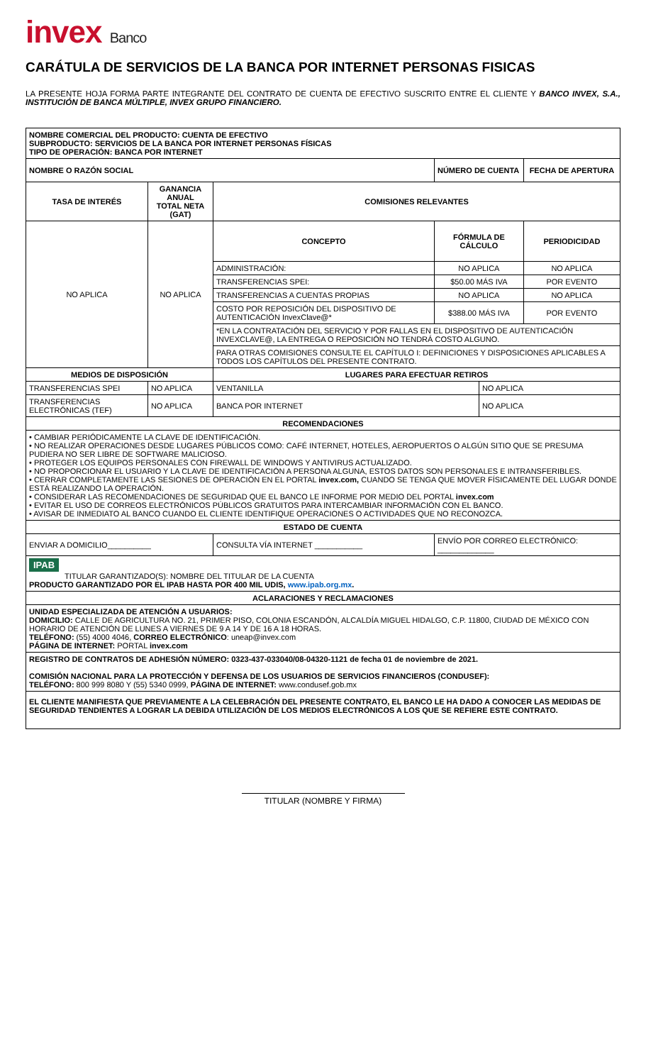invex Banco
CARÁTULA DE SERVICIOS DE LA BANCA POR INTERNET PERSONAS FISICAS
LA PRESENTE HOJA FORMA PARTE INTEGRANTE DEL CONTRATO DE CUENTA DE EFECTIVO SUSCRITO ENTRE EL CLIENTE Y BANCO INVEX, S.A., INSTITUCIÓN DE BANCA MÚLTIPLE, INVEX GRUPO FINANCIERO.
| NOMBRE COMERCIAL DEL PRODUCTO: CUENTA DE EFECTIVO SUBPRODUCTO: SERVICIOS DE LA BANCA POR INTERNET PERSONAS FÍSICAS TIPO DE OPERACIÓN: BANCA POR INTERNET | | | | | | |
| NOMBRE O RAZÓN SOCIAL | | | | NÚMERO DE CUENTA | | FECHA DE APERTURA |
| TASA DE INTERÉS | GANANCIA ANUAL TOTAL NETA (GAT) | | COMISIONES RELEVANTES | | | |
| NO APLICA | NO APLICA | | CONCEPTO | FÓRMULA DE CÁLCULO | | PERIODICIDAD |
| | | | ADMINISTRACIÓN: | NO APLICA | | NO APLICA |
| | | | TRANSFERENCIAS SPEI: | $50.00 MÁS IVA | | POR EVENTO |
| | | | TRANSFERENCIAS A CUENTAS PROPIAS | NO APLICA | | NO APLICA |
| | | | COSTO POR REPOSICIÓN DEL DISPOSITIVO DE AUTENTICACIÓN InvexClave@* | $388.00 MÁS IVA | | POR EVENTO |
| | | | *EN LA CONTRATACIÓN DEL SERVICIO Y POR FALLAS EN EL DISPOSITIVO DE AUTENTICACIÓN INVEXCLAVE@, LA ENTREGA O REPOSICIÓN NO TENDRÁ COSTO ALGUNO. | | | |
| | | | PARA OTRAS COMISIONES CONSULTE EL CAPÍTULO I: DEFINICIONES Y DISPOSICIONES APLICABLES A TODOS LOS CAPÍTULOS DEL PRESENTE CONTRATO. | | | |
| MEDIOS DE DISPOSICIÓN | | | LUGARES PARA EFECTUAR RETIROS | | | |
| TRANSFERENCIAS SPEI | | NO APLICA | VENTANILLA | | NO APLICA | |
| TRANSFERENCIAS ELECTRÓNICAS (TEF) | | NO APLICA | BANCA POR INTERNET | | NO APLICA | |
| RECOMENDACIONES | | | | | | |
| • CAMBIAR PERIÓDICAMENTE LA CLAVE DE IDENTIFICACIÓN. • NO REALIZAR OPERACIONES DESDE LUGARES PÚBLICOS COMO: CAFÉ INTERNET, HOTELES, AEROPUERTOS O ALGÚN SITIO QUE SE PRESUMA PUDIERA NO SER LIBRE DE SOFTWARE MALICIOSO. • PROTEGER LOS EQUIPOS PERSONALES CON FIREWALL DE WINDOWS Y ANTIVIRUS ACTUALIZADO. • NO PROPORCIONAR EL USUARIO Y LA CLAVE DE IDENTIFICACIÓN A PERSONA ALGUNA, ESTOS DATOS SON PERSONALES E INTRANSFERIBLES. • CERRAR COMPLETAMENTE LAS SESIONES DE OPERACIÓN EN EL PORTAL invex.com, CUANDO SE TENGA QUE MOVER FÍSICAMENTE DEL LUGAR DONDE ESTÁ REALIZANDO LA OPERACIÓN. • CONSIDERAR LAS RECOMENDACIONES DE SEGURIDAD QUE EL BANCO LE INFORME POR MEDIO DEL PORTAL invex.com • EVITAR EL USO DE CORREOS ELECTRÓNICOS PÚBLICOS GRATUITOS PARA INTERCAMBIAR INFORMACIÓN CON EL BANCO. • AVISAR DE INMEDIATO AL BANCO CUANDO EL CLIENTE IDENTIFIQUE OPERACIONES O ACTIVIDADES QUE NO RECONOZCA. | | | | | | |
| ESTADO DE CUENTA | | | | | | |
| ENVIAR A DOMICILIO__________ | | | CONSULTA VÍA INTERNET ___________ | ENVÍO POR CORREO ELECTRÓNICO: _____________ | | |
| IPAB TITULAR GARANTIZADO(S): NOMBRE DEL TITULAR DE LA CUENTA PRODUCTO GARANTIZADO POR EL IPAB HASTA POR 400 MIL UDIS, www.ipab.org.mx . | | | | | | |
| ACLARACIONES Y RECLAMACIONES | | | | | | |
| UNIDAD ESPECIALIZADA DE ATENCIÓN A USUARIOS: DOMICILIO: CALLE DE AGRICULTURA NO. 21, PRIMER PISO, COLONIA ESCANDÓN, ALCALDÍA MIGUEL HIDALGO, C.P. 11800, CIUDAD DE MÉXICO CON HORARIO DE ATENCIÓN DE LUNES A VIERNES DE 9 A 14 Y DE 16 A 18 HORAS. TELÉFONO: (55) 4000 4046, CORREO ELECTRÓNICO : uneap@invex.com PÁGINA DE INTERNET: PORTAL invex.com | | | | | | |
| REGISTRO DE CONTRATOS DE ADHESIÓN NÚMERO: 0323-437-033040/08-04320-1121 de fecha 01 de noviembre de 2021. COMISIÓN NACIONAL PARA LA PROTECCIÓN Y DEFENSA DE LOS USUARIOS DE SERVICIOS FINANCIEROS (CONDUSEF): TELÉFONO: 800 999 8080 Y (55) 5340 0999, PÁGINA DE INTERNET: www.condusef.gob.mx | | | | | | |
| EL CLIENTE MANIFIESTA QUE PREVIAMENTE A LA CELEBRACIÓN DEL PRESENTE CONTRATO, EL BANCO LE HA DADO A CONOCER LAS MEDIDAS DE SEGURIDAD TENDIENTES A LOGRAR LA DEBIDA UTILIZACIÓN DE LOS MEDIOS ELECTRÓNICOS A LOS QUE SE REFIERE ESTE CONTRATO. | | | | | | |
TITULAR (NOMBRE Y FIRMA)